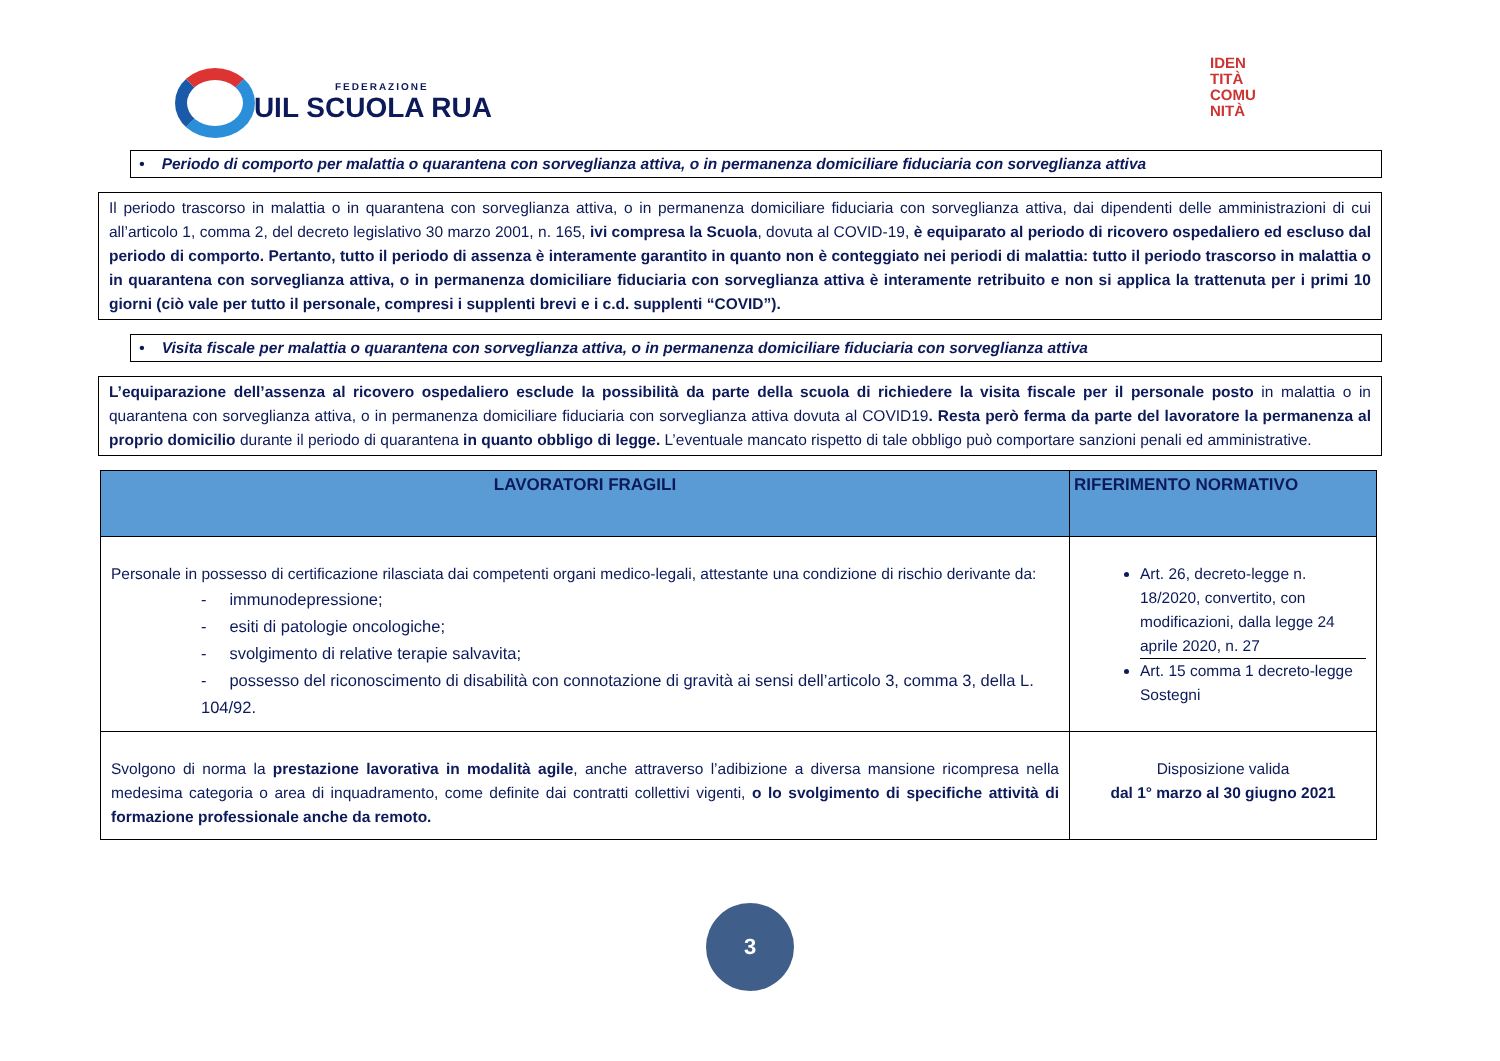FEDERAZIONE
UIL SCUOLA RUA
IDEN
TITÀ
COMU
NITÀ
• Periodo di comporto per malattia o quarantena con sorveglianza attiva, o in permanenza domiciliare fiduciaria con sorveglianza attiva
Il periodo trascorso in malattia o in quarantena con sorveglianza attiva, o in permanenza domiciliare fiduciaria con sorveglianza attiva, dai dipendenti delle amministrazioni di cui all’articolo 1, comma 2, del decreto legislativo 30 marzo 2001, n. 165, ivi compresa la Scuola, dovuta al COVID-19, è equiparato al periodo di ricovero ospedaliero ed escluso dal periodo di comporto. Pertanto, tutto il periodo di assenza è interamente garantito in quanto non è conteggiato nei periodi di malattia: tutto il periodo trascorso in malattia o in quarantena con sorveglianza attiva, o in permanenza domiciliare fiduciaria con sorveglianza attiva è interamente retribuito e non si applica la trattenuta per i primi 10 giorni (ciò vale per tutto il personale, compresi i supplenti brevi e i c.d. supplenti “COVID”).
• Visita fiscale per malattia o quarantena con sorveglianza attiva, o in permanenza domiciliare fiduciaria con sorveglianza attiva
L’equiparazione dell’assenza al ricovero ospedaliero esclude la possibilità da parte della scuola di richiedere la visita fiscale per il personale posto in malattia o in quarantena con sorveglianza attiva, o in permanenza domiciliare fiduciaria con sorveglianza attiva dovuta al COVID19. Resta però ferma da parte del lavoratore la permanenza al proprio domicilio durante il periodo di quarantena in quanto obbligo di legge. L’eventuale mancato rispetto di tale obbligo può comportare sanzioni penali ed amministrative.
| LAVORATORI FRAGILI | RIFERIMENTO NORMATIVO |
| --- | --- |
| Personale in possesso di certificazione rilasciata dai competenti organi medico-legali, attestante una condizione di rischio derivante da: - immunodepressione; - esiti di patologie oncologiche; - svolgimento di relative terapie salvavita; - possesso del riconoscimento di disabilità con connotazione di gravità ai sensi dell’articolo 3, comma 3, della L. 104/92. | Art. 26, decreto-legge n. 18/2020, convertito, con modificazioni, dalla legge 24 aprile 2020, n. 27 Art. 15 comma 1 decreto-legge Sostegni |
| Svolgono di norma la prestazione lavorativa in modalità agile , anche attraverso l’adibizione a diversa mansione ricompresa nella medesima categoria o area di inquadramento, come definite dai contratti collettivi vigenti, o lo svolgimento di specifiche attività di formazione professionale anche da remoto. | Disposizione valida dal 1° marzo al 30 giugno 2021 |
3